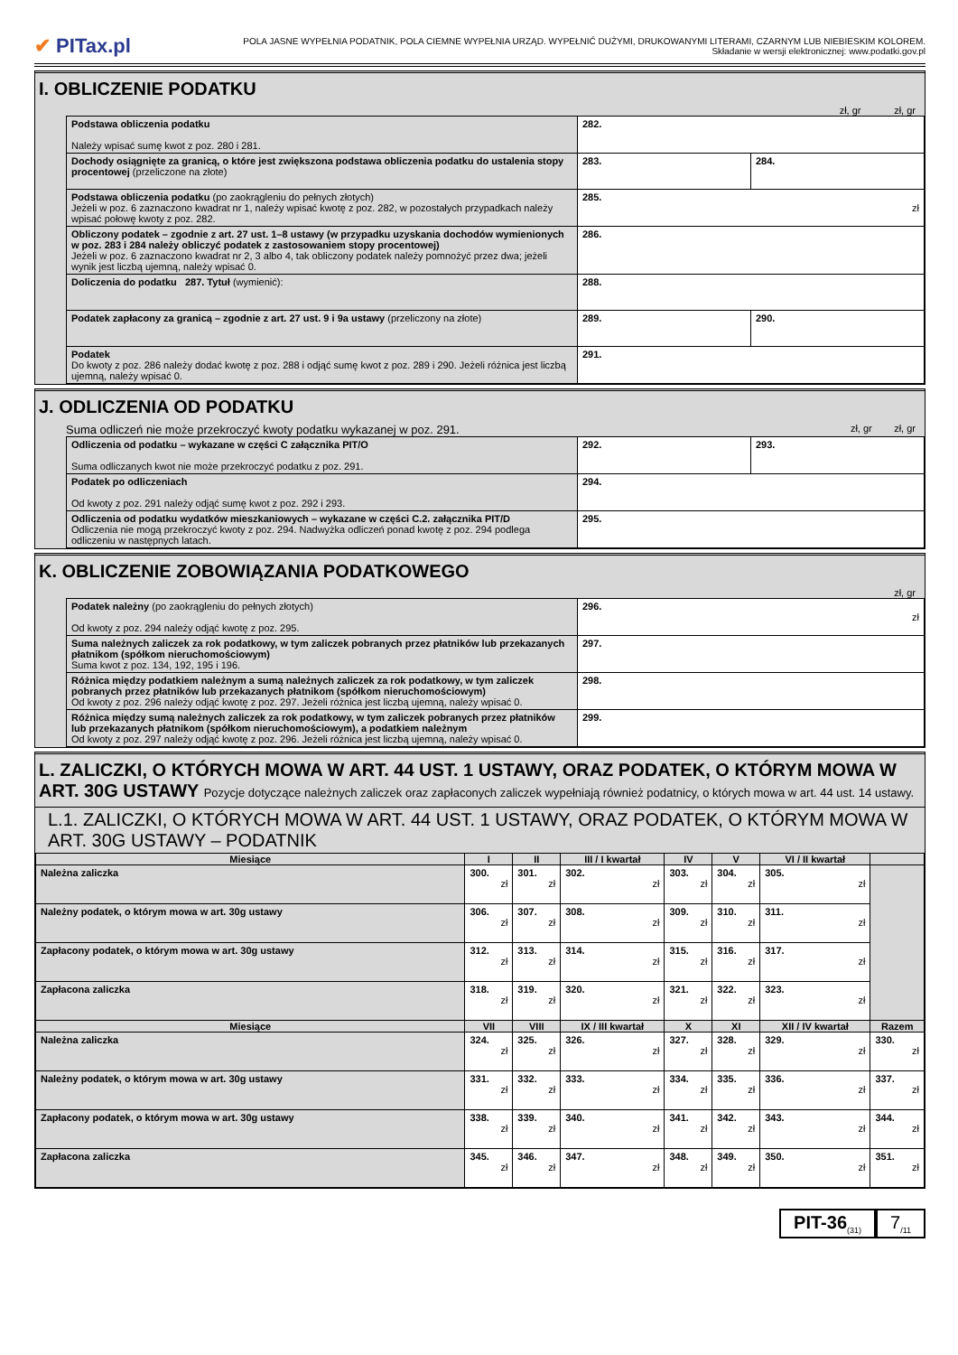✔ PITax.pl
POLA JASNE WYPEŁNIA PODATNIK, POLA CIEMNE WYPEŁNIA URZĄD. WYPEŁNIĆ DUŻYMI, DRUKOWANYMI LITERAMI, CZARNYM LUB NIEBIESKIM KOLOREM.
Składanie w wersji elektronicznej: www.podatki.gov.pl
I. OBLICZENIE PODATKU
zł, gr zł, gr
| Podstawa obliczenia podatku Należy wpisać sumę kwot z poz. 280 i 281. | 282. | |
| Dochody osiągnięte za granicą, o które jest zwiększona podstawa obliczenia podatku do ustalenia stopy procentowej (przeliczone na złote) | 283. | 284. |
| Podstawa obliczenia podatku (po zaokrągleniu do pełnych złotych) Jeżeli w poz. 6 zaznaczono kwadrat nr 1, należy wpisać kwotę z poz. 282, w pozostałych przypadkach należy wpisać połowę kwoty z poz. 282. | 285. zł | |
| Obliczony podatek – zgodnie z art. 27 ust. 1–8 ustawy (w przypadku uzyskania dochodów wymienionych w poz. 283 i 284 należy obliczyć podatek z zastosowaniem stopy procentowej) Jeżeli w poz. 6 zaznaczono kwadrat nr 2, 3 albo 4, tak obliczony podatek należy pomnożyć przez dwa; jeżeli wynik jest liczbą ujemną, należy wpisać 0. | 286. | |
| Doliczenia do podatku 287. Tytuł (wymienić): | 288. | |
| Podatek zapłacony za granicą – zgodnie z art. 27 ust. 9 i 9a ustawy (przeliczony na złote) | 289. | 290. |
| Podatek Do kwoty z poz. 286 należy dodać kwotę z poz. 288 i odjąć sumę kwot z poz. 289 i 290. Jeżeli różnica jest liczbą ujemną, należy wpisać 0. | 291. | |
J. ODLICZENIA OD PODATKU
Suma odliczeń nie może przekroczyć kwoty podatku wykazanej w poz. 291. zł, gr zł, gr
| Odliczenia od podatku – wykazane w części C załącznika PIT/O Suma odliczanych kwot nie może przekroczyć podatku z poz. 291. | 292. | 293. |
| Podatek po odliczeniach Od kwoty z poz. 291 należy odjąć sumę kwot z poz. 292 i 293. | 294. | |
| Odliczenia od podatku wydatków mieszkaniowych – wykazane w części C.2. załącznika PIT/D Odliczenia nie mogą przekroczyć kwoty z poz. 294. Nadwyżka odliczeń ponad kwotę z poz. 294 podlega odliczeniu w następnych latach. | 295. | |
K. OBLICZENIE ZOBOWIĄZANIA PODATKOWEGO
zł, gr
| Podatek należny (po zaokrągleniu do pełnych złotych) Od kwoty z poz. 294 należy odjąć kwotę z poz. 295. | 296. zł |
| Suma należnych zaliczek za rok podatkowy, w tym zaliczek pobranych przez płatników lub przekazanych płatnikom (spółkom nieruchomościowym) Suma kwot z poz. 134, 192, 195 i 196. | 297. |
| Różnica między podatkiem należnym a sumą należnych zaliczek za rok podatkowy, w tym zaliczek pobranych przez płatników lub przekazanych płatnikom (spółkom nieruchomościowym) Od kwoty z poz. 296 należy odjąć kwotę z poz. 297. Jeżeli różnica jest liczbą ujemną, należy wpisać 0. | 298. |
| Różnica między sumą należnych zaliczek za rok podatkowy, w tym zaliczek pobranych przez płatników lub przekazanych płatnikom (spółkom nieruchomościowym), a podatkiem należnym Od kwoty z poz. 297 należy odjąć kwotę z poz. 296. Jeżeli różnica jest liczbą ujemną, należy wpisać 0. | 299. |
L. ZALICZKI, O KTÓRYCH MOWA W ART. 44 UST. 1 USTAWY, ORAZ PODATEK, O KTÓRYM MOWA W ART. 30G USTAWY Pozycje dotyczące należnych zaliczek oraz zapłaconych zaliczek wypełniają również podatnicy, o których mowa w art. 44 ust. 14 ustawy.
L.1. ZALICZKI, O KTÓRYCH MOWA W ART. 44 UST. 1 USTAWY, ORAZ PODATEK, O KTÓRYM MOWA W ART. 30G USTAWY – PODATNIK
| Miesiące | I | II | III / I kwartał | IV | V | VI / II kwartał | |
| --- | --- | --- | --- | --- | --- | --- | --- |
| Należna zaliczka | 300. zł | 301. zł | 302. zł | 303. zł | 304. zł | 305. zł | |
| Należny podatek, o którym mowa w art. 30g ustawy | 306. zł | 307. zł | 308. zł | 309. zł | 310. zł | 311. zł | |
| Zapłacony podatek, o którym mowa w art. 30g ustawy | 312. zł | 313. zł | 314. zł | 315. zł | 316. zł | 317. zł | |
| Zapłacona zaliczka | 318. zł | 319. zł | 320. zł | 321. zł | 322. zł | 323. zł | |
| Miesiące | VII | VIII | IX / III kwartał | X | XI | XII / IV kwartał | Razem |
| Należna zaliczka | 324. zł | 325. zł | 326. zł | 327. zł | 328. zł | 329. zł | 330. zł |
| Należny podatek, o którym mowa w art. 30g ustawy | 331. zł | 332. zł | 333. zł | 334. zł | 335. zł | 336. zł | 337. zł |
| Zapłacony podatek, o którym mowa w art. 30g ustawy | 338. zł | 339. zł | 340. zł | 341. zł | 342. zł | 343. zł | 344. zł |
| Zapłacona zaliczka | 345. zł | 346. zł | 347. zł | 348. zł | 349. zł | 350. zł | 351. zł |
PIT-36<sub>(31)</sub>
7<sub>/11</sub>